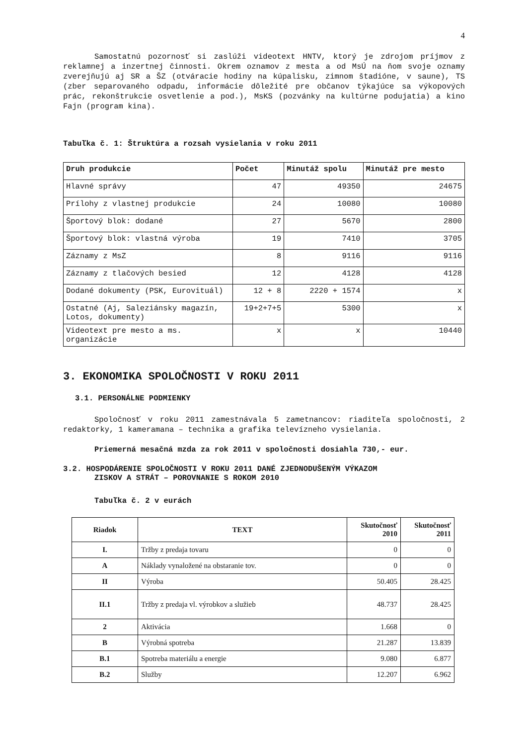4
Samostatnú pozornosť si zaslúži videotext HNTV, ktorý je zdrojom príjmov z reklamnej a inzertnej činnosti. Okrem oznamov z mesta a od MsÚ na ňom svoje oznamy zverejňujú aj SR a ŠZ (otváracie hodiny na kúpalisku, zimnom štadióne, v saune), TS (zber separovaného odpadu, informácie dôležité pre občanov týkajúce sa výkopových prác, rekonštrukcie osvetlenie a pod.), MsKS (pozvánky na kultúrne podujatia) a kino Fajn (program kina).
Tabuľka č. 1: Štruktúra a rozsah vysielania v roku 2011
| Druh produkcie | Počet | Minutáž spolu | Minutáž pre mesto |
| --- | --- | --- | --- |
| Hlavné správy | 47 | 49350 | 24675 |
| Prílohy z vlastnej produkcie | 24 | 10080 | 10080 |
| Športový blok: dodané | 27 | 5670 | 2800 |
| Športový blok: vlastná výroba | 19 | 7410 | 3705 |
| Záznamy z MsZ | 8 | 9116 | 9116 |
| Záznamy z tlačových besied | 12 | 4128 | 4128 |
| Dodané dokumenty (PSK, Eurovituál) | 12 + 8 | 2220 + 1574 | x |
| Ostatné (Aj, Saleziánsky magazín, Lotos, dokumenty) | 19+2+7+5 | 5300 | x |
| Videotext pre mesto a ms. organizácie | x | x | 10440 |
3. EKONOMIKA SPOLOČNOSTI V ROKU 2011
3.1. PERSONÁLNE PODMIENKY
Spoločnosť v roku 2011 zamestnávala 5 zametnancov: riaditeľa spoločnosti, 2 redaktorky, 1 kameramana – technika a grafika televízneho vysielania.
Priemerná mesačná mzda za rok 2011 v spoločnosti dosiahla 730,- eur.
3.2. HOSPODÁRENIE SPOLOČNOSTI V ROKU 2011 DANÉ ZJEDNODUŠENÝM VÝKAZOM
ZISKOV A STRÁT – POROVNANIE S ROKOM 2010
Tabuľka č. 2 v eurách
| Riadok | TEXT | Skutočnosť 2010 | Skutočnosť 2011 |
| --- | --- | --- | --- |
| I. | Tržby z predaja tovaru | 0 | 0 |
| A | Náklady vynaložené na obstaranie tov. | 0 | 0 |
| II | Výroba | 50.405 | 28.425 |
| II.1 | Tržby z predaja vl. výrobkov a služieb | 48.737 | 28.425 |
| 2 | Aktivácia | 1.668 | 0 |
| B | Výrobná spotreba | 21.287 | 13.839 |
| B.1 | Spotreba materiálu a energie | 9.080 | 6.877 |
| B.2 | Služby | 12.207 | 6.962 |